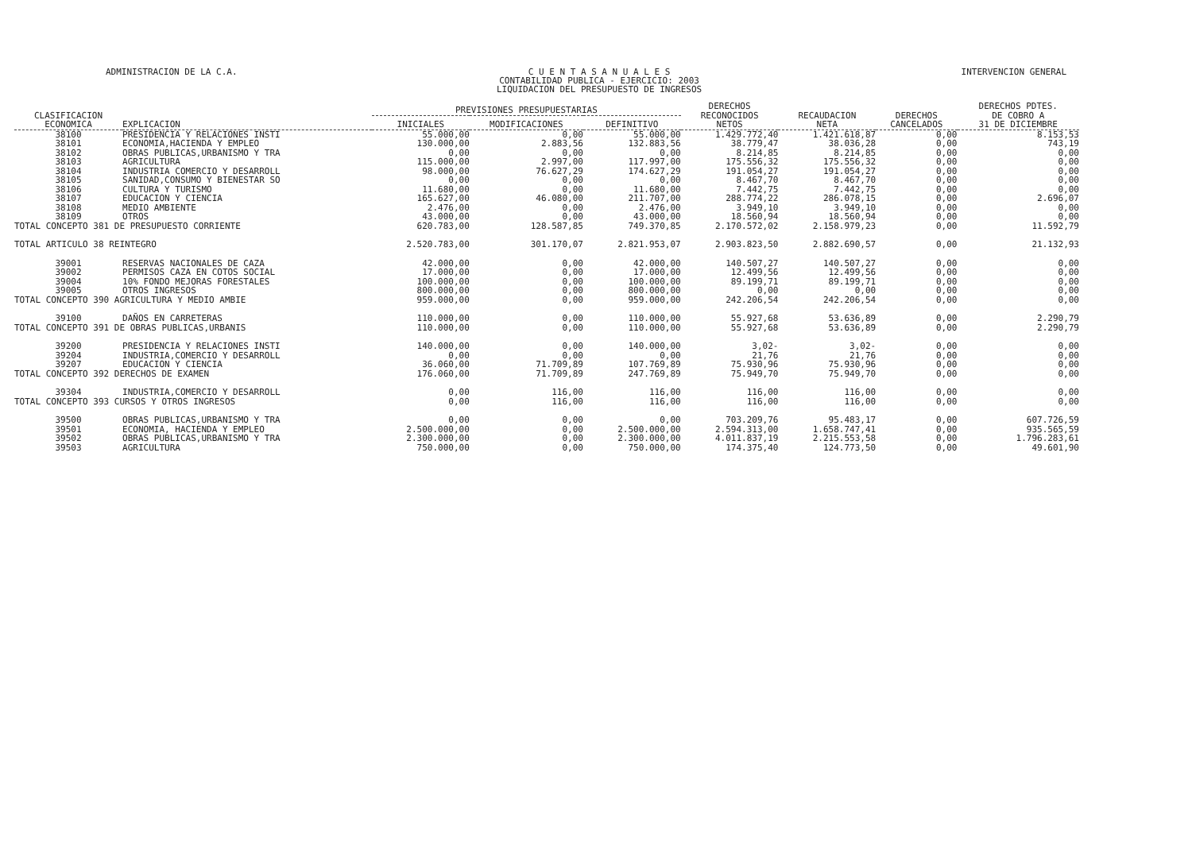ADMINISTRACION DE LA C.A. C U E N T A S A N U A L E S
CONTABILIDAD PUBLICA - EJERCICIO: 2003
LIQUIDACION DEL PRESUPUESTO DE INGRESOS
INTERVENCION GENERAL
| CLASIFICACION ECONOMICA | EXPLICACION | PREVISIONES PRESUPUESTARIAS | | | DERECHOS RECONOCIDOS NETOS | RECAUDACION NETA | DERECHOS CANCELADOS | DERECHOS PDTES. DE COBRO A 31 DE DICIEMBRE |
| --- | --- | --- | --- | --- | --- | --- | --- | --- |
| | | INICIALES | MODIFICACIONES | DEFINITIVO | | | | |
| 38100 | PRESIDENCIA Y RELACIONES INSTI | 55.000,00 | 0,00 | 55.000,00 | 1.429.772,40 | 1.421.618,87 | 0,00 | 8.153,53 |
| 38101 | ECONOMIA,HACIENDA Y EMPLEO | 130.000,00 | 2.883,56 | 132.883,56 | 38.779,47 | 38.036,28 | 0,00 | 743,19 |
| 38102 | OBRAS PUBLICAS,URBANISMO Y TRA | 0,00 | 0,00 | 0,00 | 8.214,85 | 8.214,85 | 0,00 | 0,00 |
| 38103 | AGRICULTURA | 115.000,00 | 2.997,00 | 117.997,00 | 175.556,32 | 175.556,32 | 0,00 | 0,00 |
| 38104 | INDUSTRIA COMERCIO Y DESARROLL | 98.000,00 | 76.627,29 | 174.627,29 | 191.054,27 | 191.054,27 | 0,00 | 0,00 |
| 38105 | SANIDAD,CONSUMO Y BIENESTAR SO | 0,00 | 0,00 | 0,00 | 8.467,70 | 8.467,70 | 0,00 | 0,00 |
| 38106 | CULTURA Y TURISMO | 11.680,00 | 0,00 | 11.680,00 | 7.442,75 | 7.442,75 | 0,00 | 0,00 |
| 38107 | EDUCACION Y CIENCIA | 165.627,00 | 46.080,00 | 211.707,00 | 288.774,22 | 286.078,15 | 0,00 | 2.696,07 |
| 38108 | MEDIO AMBIENTE | 2.476,00 | 0,00 | 2.476,00 | 3.949,10 | 3.949,10 | 0,00 | 0,00 |
| 38109 | OTROS | 43.000,00 | 0,00 | 43.000,00 | 18.560,94 | 18.560,94 | 0,00 | 0,00 |
| TOTAL CONCEPTO 381 DE PRESUPUESTO CORRIENTE | | 620.783,00 | 128.587,85 | 749.370,85 | 2.170.572,02 | 2.158.979,23 | 0,00 | 11.592,79 |
| TOTAL ARTICULO 38 REINTEGRO | | 2.520.783,00 | 301.170,07 | 2.821.953,07 | 2.903.823,50 | 2.882.690,57 | 0,00 | 21.132,93 |
| 39001 | RESERVAS NACIONALES DE CAZA | 42.000,00 | 0,00 | 42.000,00 | 140.507,27 | 140.507,27 | 0,00 | 0,00 |
| 39002 | PERMISOS CAZA EN COTOS SOCIAL | 17.000,00 | 0,00 | 17.000,00 | 12.499,56 | 12.499,56 | 0,00 | 0,00 |
| 39004 | 10% FONDO MEJORAS FORESTALES | 100.000,00 | 0,00 | 100.000,00 | 89.199,71 | 89.199,71 | 0,00 | 0,00 |
| 39005 | OTROS INGRESOS | 800.000,00 | 0,00 | 800.000,00 | 0,00 | 0,00 | 0,00 | 0,00 |
| TOTAL CONCEPTO 390 AGRICULTURA Y MEDIO AMBIE | | 959.000,00 | 0,00 | 959.000,00 | 242.206,54 | 242.206,54 | 0,00 | 0,00 |
| 39100 | DAÑOS EN CARRETERAS | 110.000,00 | 0,00 | 110.000,00 | 55.927,68 | 53.636,89 | 0,00 | 2.290,79 |
| TOTAL CONCEPTO 391 DE OBRAS PUBLICAS,URBANIS | | 110.000,00 | 0,00 | 110.000,00 | 55.927,68 | 53.636,89 | 0,00 | 2.290,79 |
| 39200 | PRESIDENCIA Y RELACIONES INSTI | 140.000,00 | 0,00 | 140.000,00 | 3,02- | 3,02- | 0,00 | 0,00 |
| 39204 | INDUSTRIA,COMERCIO Y DESARROLL | 0,00 | 0,00 | 0,00 | 21,76 | 21,76 | 0,00 | 0,00 |
| 39207 | EDUCACION Y CIENCIA | 36.060,00 | 71.709,89 | 107.769,89 | 75.930,96 | 75.930,96 | 0,00 | 0,00 |
| TOTAL CONCEPTO 392 DERECHOS DE EXAMEN | | 176.060,00 | 71.709,89 | 247.769,89 | 75.949,70 | 75.949,70 | 0,00 | 0,00 |
| 39304 | INDUSTRIA,COMERCIO Y DESARROLL | 0,00 | 116,00 | 116,00 | 116,00 | 116,00 | 0,00 | 0,00 |
| TOTAL CONCEPTO 393 CURSOS Y OTROS INGRESOS | | 0,00 | 116,00 | 116,00 | 116,00 | 116,00 | 0,00 | 0,00 |
| 39500 | OBRAS PUBLICAS,URBANISMO Y TRA | 0,00 | 0,00 | 0,00 | 703.209,76 | 95.483,17 | 0,00 | 607.726,59 |
| 39501 | ECONOMIA, HACIENDA Y EMPLEO | 2.500.000,00 | 0,00 | 2.500.000,00 | 2.594.313,00 | 1.658.747,41 | 0,00 | 935.565,59 |
| 39502 | OBRAS PUBLICAS,URBANISMO Y TRA | 2.300.000,00 | 0,00 | 2.300.000,00 | 4.011.837,19 | 2.215.553,58 | 0,00 | 1.796.283,61 |
| 39503 | AGRICULTURA | 750.000,00 | 0,00 | 750.000,00 | 174.375,40 | 124.773,50 | 0,00 | 49.601,90 |